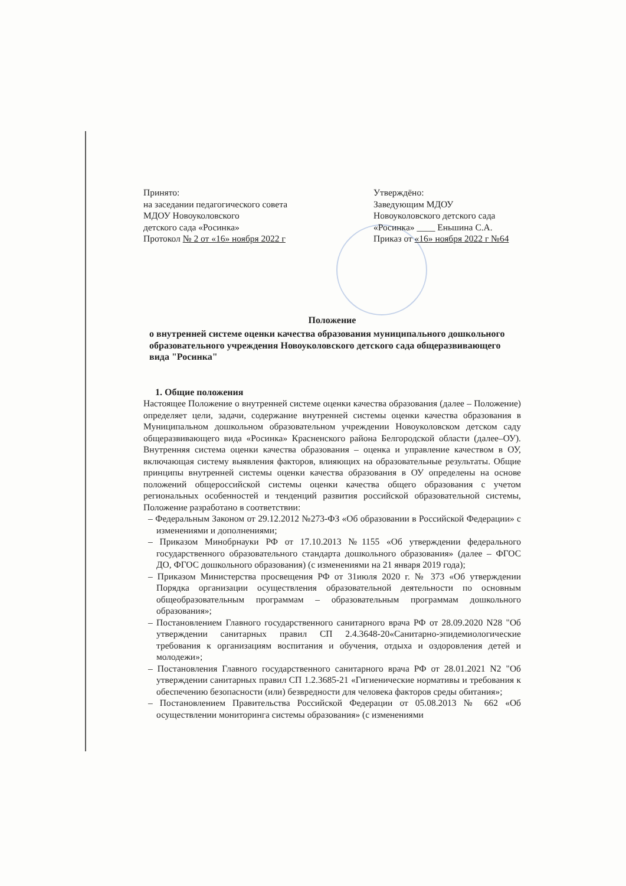Принято:
на заседании педагогического совета
МДОУ Новоуколовского
детского сада «Росинка»
Протокол № 2 от «16» ноября 2022 г
Утверждёно:
Заведующим МДОУ
Новоуколовского детского сада
«Росинка» ____ Еньшина С.А.
Приказ от «16» ноября 2022 г №64
Положение
о внутренней системе оценки качества образования муниципального дошкольного образовательного учреждения Новоуколовского детского сада общеразвивающего вида "Росинка"
1. Общие положения
Настоящее Положение о внутренней системе оценки качества образования (далее – Положение) определяет цели, задачи, содержание внутренней системы оценки качества образования в Муниципальном дошкольном образовательном учреждении Новоуколовском детском саду общеразвивающего вида «Росинка» Красненского района Белгородской области (далее–ОУ). Внутренняя система оценки качества образования – оценка и управление качеством в ОУ, включающая систему выявления факторов, влияющих на образовательные результаты. Общие принципы внутренней системы оценки качества образования в ОУ определены на основе положений общероссийской системы оценки качества общего образования с учетом региональных особенностей и тенденций развития российской образовательной системы, Положение разработано в соответствии:
– Федеральным Законом от 29.12.2012 №273-ФЗ «Об образовании в Российской Федерации» с изменениями и дополнениями;
– Приказом Минобрнауки РФ от 17.10.2013 №1155 «Об утверждении федерального государственного образовательного стандарта дошкольного образования» (далее – ФГОС ДО, ФГОС дошкольного образования) (с изменениями на 21 января 2019 года);
– Приказом Министерства просвещения РФ от 31июля 2020 г. № 373 «Об утверждении Порядка организации осуществления образовательной деятельности по основным общеобразовательным программам – образовательным программам дошкольного образования»;
– Постановлением Главного государственного санитарного врача РФ от 28.09.2020 N28 "Об утверждении санитарных правил СП 2.4.3648-20«Санитарно-эпидемиологические требования к организациям воспитания и обучения, отдыха и оздоровления детей и молодежи»;
– Постановления Главного государственного санитарного врача РФ от 28.01.2021 N2 "Об утверждении санитарных правил СП 1.2.3685-21 «Гигиенические нормативы и требования к обеспечению безопасности (или) безвредности для человека факторов среды обитания»;
– Постановлением Правительства Российской Федерации от 05.08.2013 № 662 «Об осуществлении мониторинга системы образования» (с изменениями